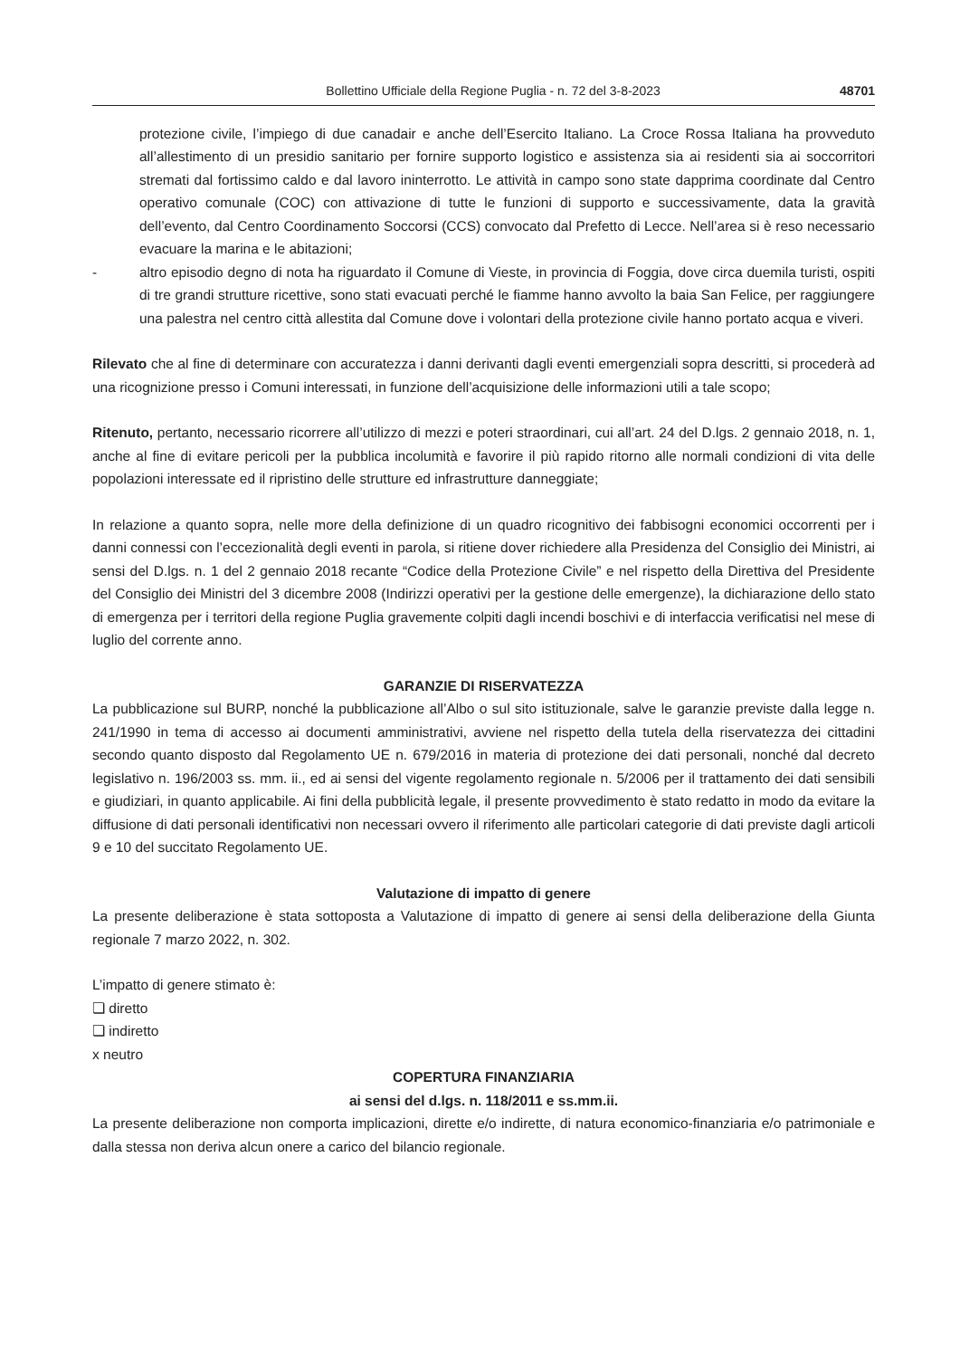Bollettino Ufficiale della Regione Puglia - n. 72 del 3-8-2023 48701
protezione civile, l’impiego di due canadair e anche dell’Esercito Italiano. La Croce Rossa Italiana ha provveduto all’allestimento di un presidio sanitario per fornire supporto logistico e assistenza sia ai residenti sia ai soccorritori stremati dal fortissimo caldo e dal lavoro ininterrotto. Le attività in campo sono state dapprima coordinate dal Centro operativo comunale (COC) con attivazione di tutte le funzioni di supporto e successivamente, data la gravità dell’evento, dal Centro Coordinamento Soccorsi (CCS) convocato dal Prefetto di Lecce. Nell’area si è reso necessario evacuare la marina e le abitazioni;
- altro episodio degno di nota ha riguardato il Comune di Vieste, in provincia di Foggia, dove circa duemila turisti, ospiti di tre grandi strutture ricettive, sono stati evacuati perché le fiamme hanno avvolto la baia San Felice, per raggiungere una palestra nel centro città allestita dal Comune dove i volontari della protezione civile hanno portato acqua e viveri.
Rilevato che al fine di determinare con accuratezza i danni derivanti dagli eventi emergenziali sopra descritti, si procederà ad una ricognizione presso i Comuni interessati, in funzione dell’acquisizione delle informazioni utili a tale scopo;
Ritenuto, pertanto, necessario ricorrere all’utilizzo di mezzi e poteri straordinari, cui all’art. 24 del D.lgs. 2 gennaio 2018, n. 1, anche al fine di evitare pericoli per la pubblica incolumità e favorire il più rapido ritorno alle normali condizioni di vita delle popolazioni interessate ed il ripristino delle strutture ed infrastrutture danneggiate;
In relazione a quanto sopra, nelle more della definizione di un quadro ricognitivo dei fabbisogni economici occorrenti per i danni connessi con l’eccezionalità degli eventi in parola, si ritiene dover richiedere alla Presidenza del Consiglio dei Ministri, ai sensi del D.lgs. n. 1 del 2 gennaio 2018 recante “Codice della Protezione Civile” e nel rispetto della Direttiva del Presidente del Consiglio dei Ministri del 3 dicembre 2008 (Indirizzi operativi per la gestione delle emergenze), la dichiarazione dello stato di emergenza per i territori della regione Puglia gravemente colpiti dagli incendi boschivi e di interfaccia verificatisi nel mese di luglio del corrente anno.
GARANZIE DI RISERVATEZZA
La pubblicazione sul BURP, nonché la pubblicazione all’Albo o sul sito istituzionale, salve le garanzie previste dalla legge n. 241/1990 in tema di accesso ai documenti amministrativi, avviene nel rispetto della tutela della riservatezza dei cittadini secondo quanto disposto dal Regolamento UE n. 679/2016 in materia di protezione dei dati personali, nonché dal decreto legislativo n. 196/2003 ss. mm. ii., ed ai sensi del vigente regolamento regionale n. 5/2006 per il trattamento dei dati sensibili e giudiziari, in quanto applicabile. Ai fini della pubblicità legale, il presente provvedimento è stato redatto in modo da evitare la diffusione di dati personali identificativi non necessari ovvero il riferimento alle particolari categorie di dati previste dagli articoli 9 e 10 del succitato Regolamento UE.
Valutazione di impatto di genere
La presente deliberazione è stata sottoposta a Valutazione di impatto di genere ai sensi della deliberazione della Giunta regionale 7 marzo 2022, n. 302.
L’impatto di genere stimato è:
❏ diretto
❏ indiretto
x neutro
COPERTURA FINANZIARIA
ai sensi del d.lgs. n. 118/2011 e ss.mm.ii.
La presente deliberazione non comporta implicazioni, dirette e/o indirette, di natura economico-finanziaria e/o patrimoniale e dalla stessa non deriva alcun onere a carico del bilancio regionale.